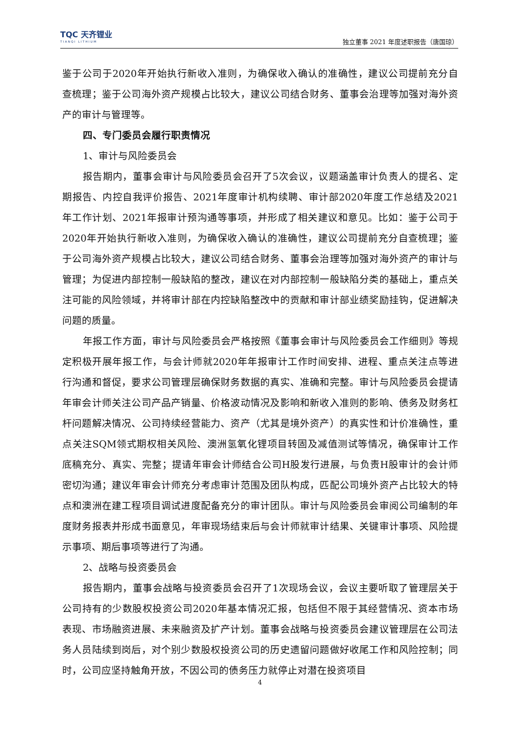TQC 天齐锂业
TIANQI LITHIUM
独立董事 2021 年度述职报告（唐国琼）
鉴于公司于2020年开始执行新收入准则，为确保收入确认的准确性，建议公司提前充分自查梳理；鉴于公司海外资产规模占比较大，建议公司结合财务、董事会治理等加强对海外资产的审计与管理等。
四、专门委员会履行职责情况
1、审计与风险委员会
报告期内，董事会审计与风险委员会召开了5次会议，议题涵盖审计负责人的提名、定期报告、内控自我评价报告、2021年度审计机构续聘、审计部2020年度工作总结及2021年工作计划、2021年报审计预沟通等事项，并形成了相关建议和意见。比如：鉴于公司于2020年开始执行新收入准则，为确保收入确认的准确性，建议公司提前充分自查梳理；鉴于公司海外资产规模占比较大，建议公司结合财务、董事会治理等加强对海外资产的审计与管理；为促进内部控制一般缺陷的整改，建议在对内部控制一般缺陷分类的基础上，重点关注可能的风险领域，并将审计部在内控缺陷整改中的贡献和审计部业绩奖励挂钩，促进解决问题的质量。
年报工作方面，审计与风险委员会严格按照《董事会审计与风险委员会工作细则》等规定积极开展年报工作，与会计师就2020年年报审计工作时间安排、进程、重点关注点等进行沟通和督促，要求公司管理层确保财务数据的真实、准确和完整。审计与风险委员会提请年审会计师关注公司产品产销量、价格波动情况及影响和新收入准则的影响、债务及财务杠杆问题解决情况、公司持续经营能力、资产（尤其是境外资产）的真实性和计价准确性，重点关注SQM领式期权相关风险、澳洲氢氧化锂项目转固及减值测试等情况，确保审计工作底稿充分、真实、完整；提请年审会计师结合公司H股发行进展，与负责H股审计的会计师密切沟通；建议年审会计师充分考虑审计范围及团队构成，匹配公司境外资产占比较大的特点和澳洲在建工程项目调试进度配备充分的审计团队。审计与风险委员会审阅公司编制的年度财务报表并形成书面意见，年审现场结束后与会计师就审计结果、关键审计事项、风险提示事项、期后事项等进行了沟通。
2、战略与投资委员会
报告期内，董事会战略与投资委员会召开了1次现场会议，会议主要听取了管理层关于公司持有的少数股权投资公司2020年基本情况汇报，包括但不限于其经营情况、资本市场表现、市场融资进展、未来融资及扩产计划。董事会战略与投资委员会建议管理层在公司法务人员陆续到岗后，对个别少数股权投资公司的历史遗留问题做好收尾工作和风险控制；同时，公司应坚持触角开放，不因公司的债务压力就停止对潜在投资项目
4